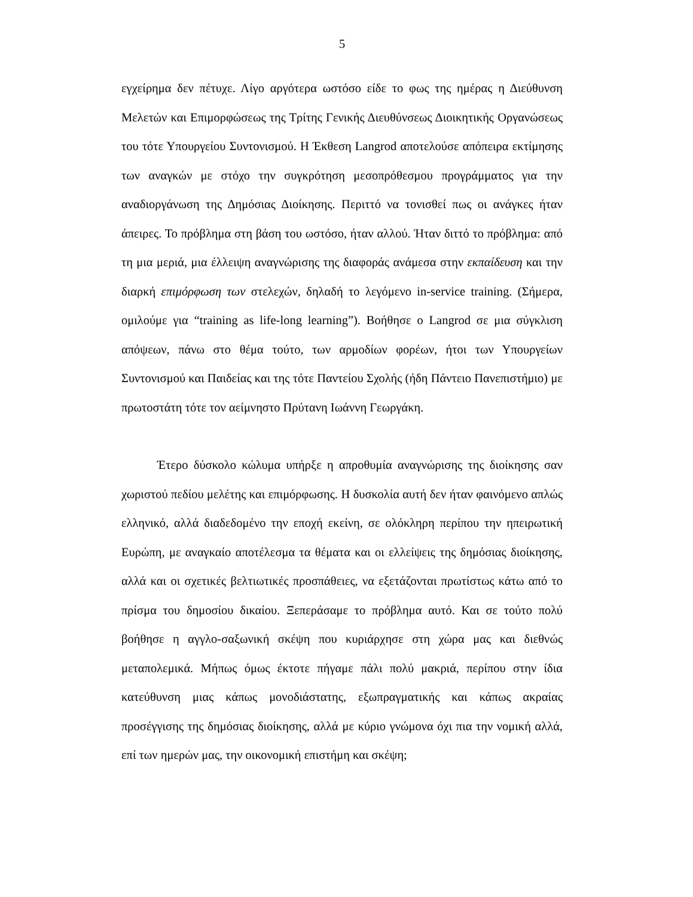5
εγχείρημα δεν πέτυχε. Λίγο αργότερα ωστόσο είδε το φως της ημέρας η Διεύθυνση Μελετών και Επιμορφώσεως της Τρίτης Γενικής Διευθύνσεως Διοικητικής Οργανώσεως του τότε Υπουργείου Συντονισμού. Η Έκθεση Langrod αποτελούσε απόπειρα εκτίμησης των αναγκών με στόχο την συγκρότηση μεσοπρόθεσμου προγράμματος για την αναδιοργάνωση της Δημόσιας Διοίκησης. Περιττό να τονισθεί πως οι ανάγκες ήταν άπειρες. Το πρόβλημα στη βάση του ωστόσο, ήταν αλλού. Ήταν διττό το πρόβλημα: από τη μια μεριά, μια έλλειψη αναγνώρισης της διαφοράς ανάμεσα στην εκπαίδευση και την διαρκή επιμόρφωση των στελεχών, δηλαδή το λεγόμενο in-service training. (Σήμερα, ομιλούμε για “training as life-long learning”). Βοήθησε ο Langrod σε μια σύγκλιση απόψεων, πάνω στο θέμα τούτο, των αρμοδίων φορέων, ήτοι των Υπουργείων Συντονισμού και Παιδείας και της τότε Παντείου Σχολής (ήδη Πάντειο Πανεπιστήμιο) με πρωτοστάτη τότε τον αείμνηστο Πρύτανη Ιωάννη Γεωργάκη.
Έτερο δύσκολο κώλυμα υπήρξε η απροθυμία αναγνώρισης της διοίκησης σαν χωριστού πεδίου μελέτης και επιμόρφωσης. Η δυσκολία αυτή δεν ήταν φαινόμενο απλώς ελληνικό, αλλά διαδεδομένο την εποχή εκείνη, σε ολόκληρη περίπου την ηπειρωτική Ευρώπη, με αναγκαίο αποτέλεσμα τα θέματα και οι ελλείψεις της δημόσιας διοίκησης, αλλά και οι σχετικές βελτιωτικές προσπάθειες, να εξετάζονται πρωτίστως κάτω από το πρίσμα του δημοσίου δικαίου. Ξεπεράσαμε το πρόβλημα αυτό. Και σε τούτο πολύ βοήθησε η αγγλο-σαξωνική σκέψη που κυριάρχησε στη χώρα μας και διεθνώς μεταπολεμικά. Μήπως όμως έκτοτε πήγαμε πάλι πολύ μακριά, περίπου στην ίδια κατεύθυνση μιας κάπως μονοδιάστατης, εξωπραγματικής και κάπως ακραίας προσέγγισης της δημόσιας διοίκησης, αλλά με κύριο γνώμονα όχι πια την νομική αλλά, επί των ημερών μας, την οικονομική επιστήμη και σκέψη;